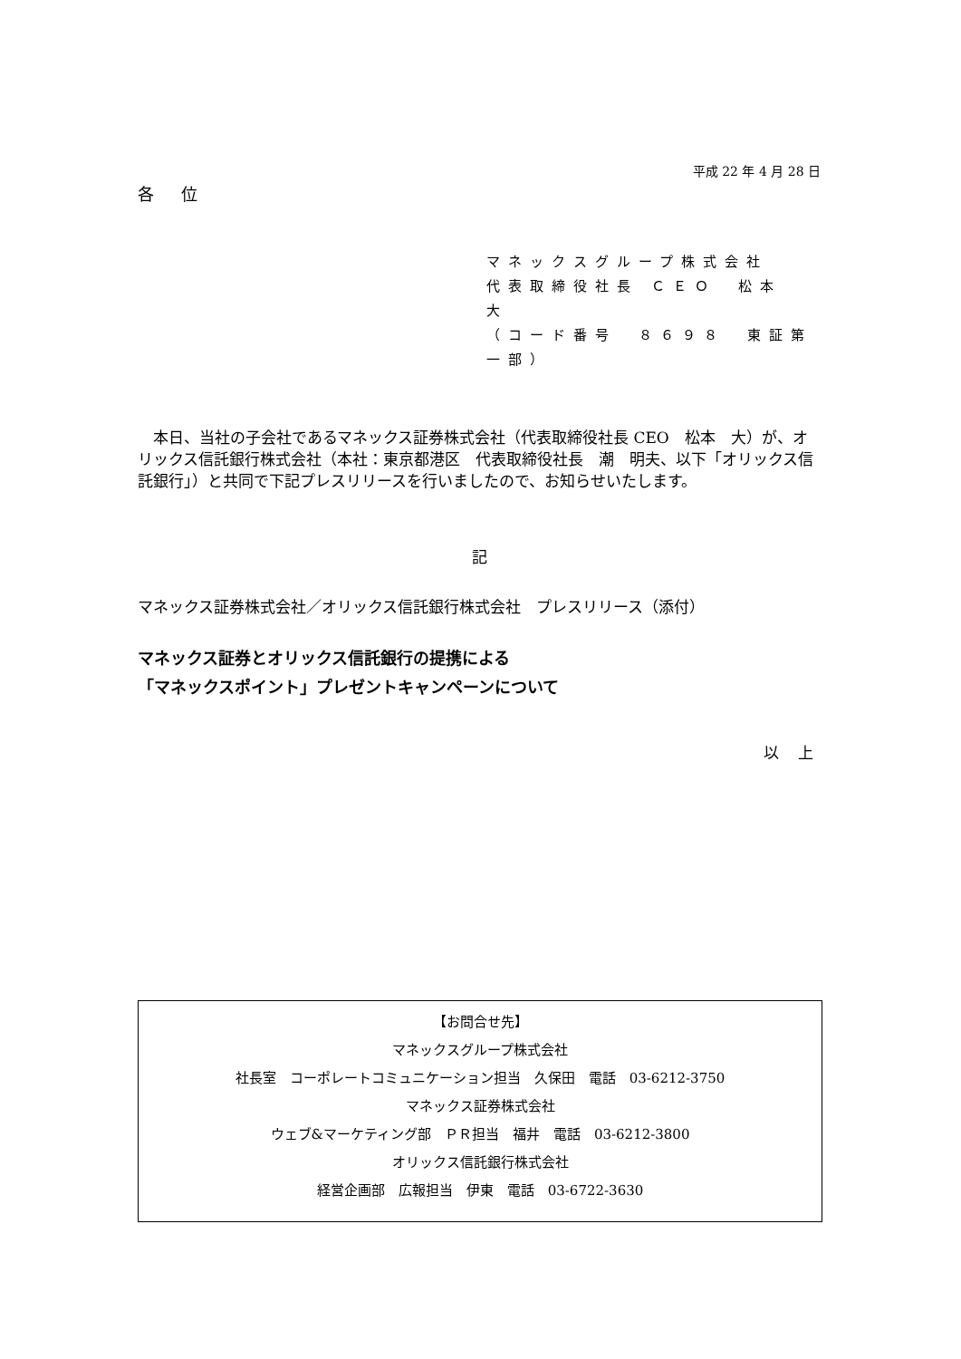平成 22 年 4 月 28 日
各 位
マネックスグループ株式会社
代表取締役社長 ＣＥＯ　松本　大
（コード番号　８６９８　東証第一部）
　本日、当社の子会社であるマネックス証券株式会社（代表取締役社長 CEO　松本　大）が、オリックス信託銀行株式会社（本社：東京都港区　代表取締役社長　潮　明夫、以下「オリックス信託銀行」）と共同で下記プレスリリースを行いましたので、お知らせいたします。
記
マネックス証券株式会社／オリックス信託銀行株式会社　プレスリリース（添付）
マネックス証券とオリックス信託銀行の提携による
「マネックスポイント」プレゼントキャンペーンについて
以 上
【お問合せ先】
マネックスグループ株式会社
社長室　コーポレートコミュニケーション担当　久保田　電話　03-6212-3750
マネックス証券株式会社
ウェブ&マーケティング部　ＰＲ担当　福井　電話　03-6212-3800
オリックス信託銀行株式会社
経営企画部　広報担当　伊東　電話　03-6722-3630